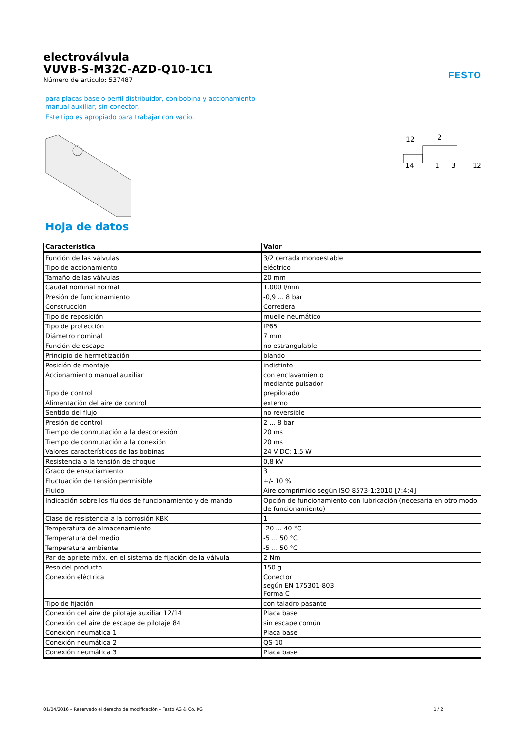FESTO
electroválvula
VUVB-S-M32C-AZD-Q10-1C1
Número de artículo: 537487
para placas base o perfil distribuidor, con bobina y accionamiento
manual auxiliar, sin conector.
Este tipo es apropiado para trabajar con vacío.
12
2
14
1
3
12
Hoja de datos
| Característica | Valor |
| --- | --- |
| Función de las válvulas | 3/2 cerrada monoestable |
| Tipo de accionamiento | eléctrico |
| Tamaño de las válvulas | 20 mm |
| Caudal nominal normal | 1.000 l/min |
| Presión de funcionamiento | -0,9 ... 8 bar |
| Construcción | Corredera |
| Tipo de reposición | muelle neumático |
| Tipo de protección | IP65 |
| Diámetro nominal | 7 mm |
| Función de escape | no estrangulable |
| Principio de hermetización | blando |
| Posición de montaje | indistinto |
| Accionamiento manual auxiliar | con enclavamiento mediante pulsador |
| Tipo de control | prepilotado |
| Alimentación del aire de control | externo |
| Sentido del flujo | no reversible |
| Presión de control | 2 ... 8 bar |
| Tiempo de conmutación a la desconexión | 20 ms |
| Tiempo de conmutación a la conexión | 20 ms |
| Valores característicos de las bobinas | 24 V DC: 1,5 W |
| Resistencia a la tensión de choque | 0,8 kV |
| Grado de ensuciamiento | 3 |
| Fluctuación de tensión permisible | +/- 10 % |
| Fluido | Aire comprimido según ISO 8573-1:2010 [7:4:4] |
| Indicación sobre los fluidos de funcionamiento y de mando | Opción de funcionamiento con lubricación (necesaria en otro modo de funcionamiento) |
| Clase de resistencia a la corrosión KBK | 1 |
| Temperatura de almacenamiento | -20 ... 40 °C |
| Temperatura del medio | -5 ... 50 °C |
| Temperatura ambiente | -5 ... 50 °C |
| Par de apriete máx. en el sistema de fijación de la válvula | 2 Nm |
| Peso del producto | 150 g |
| Conexión eléctrica | Conector según EN 175301-803 Forma C |
| Tipo de fijación | con taladro pasante |
| Conexión del aire de pilotaje auxiliar 12/14 | Placa base |
| Conexión del aire de escape de pilotaje 84 | sin escape común |
| Conexión neumática 1 | Placa base |
| Conexión neumática 2 | QS-10 |
| Conexión neumática 3 | Placa base |
01/04/2016 – Reservado el derecho de modificación – Festo AG & Co. KG 1 / 2